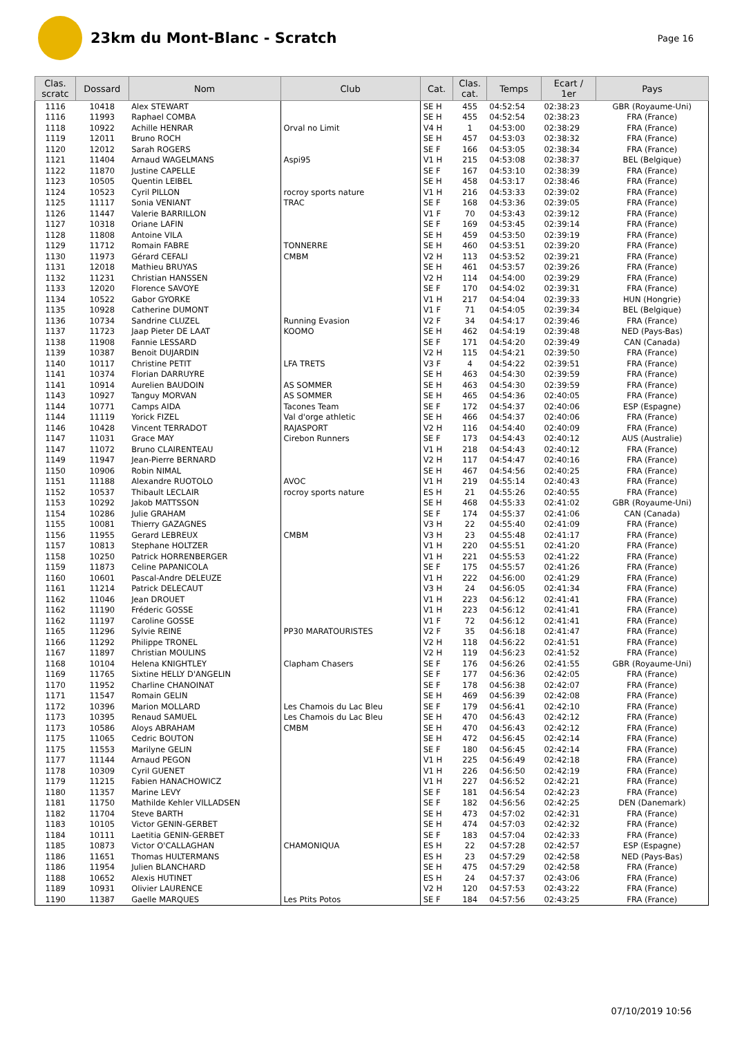23km du Mont-Blanc - Scratch
Page 16
| Clas. scratc | Dossard | Nom | Club | Cat. | Clas. cat. | Temps | Ecart / 1er | Pays |
| --- | --- | --- | --- | --- | --- | --- | --- | --- |
| 1116 | 10418 | Alex STEWART | | SE H | 455 | 04:52:54 | 02:38:23 | GBR (Royaume-Uni) |
| 1116 | 11993 | Raphael COMBA | | SE H | 455 | 04:52:54 | 02:38:23 | FRA (France) |
| 1118 | 10922 | Achille HENRAR | Orval no Limit | V4 H | 1 | 04:53:00 | 02:38:29 | FRA (France) |
| 1119 | 12011 | Bruno ROCH | | SE H | 457 | 04:53:03 | 02:38:32 | FRA (France) |
| 1120 | 12012 | Sarah ROGERS | | SE F | 166 | 04:53:05 | 02:38:34 | FRA (France) |
| 1121 | 11404 | Arnaud WAGELMANS | Aspi95 | V1 H | 215 | 04:53:08 | 02:38:37 | BEL (Belgique) |
| 1122 | 11870 | Justine CAPELLE | | SE F | 167 | 04:53:10 | 02:38:39 | FRA (France) |
| 1123 | 10505 | Quentin LEIBEL | | SE H | 458 | 04:53:17 | 02:38:46 | FRA (France) |
| 1124 | 10523 | Cyril PILLON | rocroy sports nature | V1 H | 216 | 04:53:33 | 02:39:02 | FRA (France) |
| 1125 | 11117 | Sonia VENIANT | TRAC | SE F | 168 | 04:53:36 | 02:39:05 | FRA (France) |
| 1126 | 11447 | Valerie BARRILLON | | V1 F | 70 | 04:53:43 | 02:39:12 | FRA (France) |
| 1127 | 10318 | Oriane LAFIN | | SE F | 169 | 04:53:45 | 02:39:14 | FRA (France) |
| 1128 | 11808 | Antoine VILA | | SE H | 459 | 04:53:50 | 02:39:19 | FRA (France) |
| 1129 | 11712 | Romain FABRE | TONNERRE | SE H | 460 | 04:53:51 | 02:39:20 | FRA (France) |
| 1130 | 11973 | Gérard CEFALI | CMBM | V2 H | 113 | 04:53:52 | 02:39:21 | FRA (France) |
| 1131 | 12018 | Mathieu BRUYAS | | SE H | 461 | 04:53:57 | 02:39:26 | FRA (France) |
| 1132 | 11231 | Christian HANSSEN | | V2 H | 114 | 04:54:00 | 02:39:29 | FRA (France) |
| 1133 | 12020 | Florence SAVOYE | | SE F | 170 | 04:54:02 | 02:39:31 | FRA (France) |
| 1134 | 10522 | Gabor GYORKE | | V1 H | 217 | 04:54:04 | 02:39:33 | HUN (Hongrie) |
| 1135 | 10928 | Catherine DUMONT | | V1 F | 71 | 04:54:05 | 02:39:34 | BEL (Belgique) |
| 1136 | 10734 | Sandrine CLUZEL | Running Evasion | V2 F | 34 | 04:54:17 | 02:39:46 | FRA (France) |
| 1137 | 11723 | Jaap Pieter DE LAAT | KOOMO | SE H | 462 | 04:54:19 | 02:39:48 | NED (Pays-Bas) |
| 1138 | 11908 | Fannie LESSARD | | SE F | 171 | 04:54:20 | 02:39:49 | CAN (Canada) |
| 1139 | 10387 | Benoit DUJARDIN | | V2 H | 115 | 04:54:21 | 02:39:50 | FRA (France) |
| 1140 | 10117 | Christine PETIT | LFA TRETS | V3 F | 4 | 04:54:22 | 02:39:51 | FRA (France) |
| 1141 | 10374 | Florian DARRUYRE | | SE H | 463 | 04:54:30 | 02:39:59 | FRA (France) |
| 1141 | 10914 | Aurelien BAUDOIN | AS SOMMER | SE H | 463 | 04:54:30 | 02:39:59 | FRA (France) |
| 1143 | 10927 | Tanguy MORVAN | AS SOMMER | SE H | 465 | 04:54:36 | 02:40:05 | FRA (France) |
| 1144 | 10771 | Camps AIDA | Tacones Team | SE F | 172 | 04:54:37 | 02:40:06 | ESP (Espagne) |
| 1144 | 11119 | Yorick FIZEL | Val d'orge athletic | SE H | 466 | 04:54:37 | 02:40:06 | FRA (France) |
| 1146 | 10428 | Vincent TERRADOT | RAJASPORT | V2 H | 116 | 04:54:40 | 02:40:09 | FRA (France) |
| 1147 | 11031 | Grace MAY | Cirebon Runners | SE F | 173 | 04:54:43 | 02:40:12 | AUS (Australie) |
| 1147 | 11072 | Bruno CLAIRENTEAU | | V1 H | 218 | 04:54:43 | 02:40:12 | FRA (France) |
| 1149 | 11947 | Jean-Pierre BERNARD | | V2 H | 117 | 04:54:47 | 02:40:16 | FRA (France) |
| 1150 | 10906 | Robin NIMAL | | SE H | 467 | 04:54:56 | 02:40:25 | FRA (France) |
| 1151 | 11188 | Alexandre RUOTOLO | AVOC | V1 H | 219 | 04:55:14 | 02:40:43 | FRA (France) |
| 1152 | 10537 | Thibault LECLAIR | rocroy sports nature | ES H | 21 | 04:55:26 | 02:40:55 | FRA (France) |
| 1153 | 10292 | Jakob MATTSSON | | SE H | 468 | 04:55:33 | 02:41:02 | GBR (Royaume-Uni) |
| 1154 | 10286 | Julie GRAHAM | | SE F | 174 | 04:55:37 | 02:41:06 | CAN (Canada) |
| 1155 | 10081 | Thierry GAZAGNES | | V3 H | 22 | 04:55:40 | 02:41:09 | FRA (France) |
| 1156 | 11955 | Gerard LEBREUX | CMBM | V3 H | 23 | 04:55:48 | 02:41:17 | FRA (France) |
| 1157 | 10813 | Stephane HOLTZER | | V1 H | 220 | 04:55:51 | 02:41:20 | FRA (France) |
| 1158 | 10250 | Patrick HORRENBERGER | | V1 H | 221 | 04:55:53 | 02:41:22 | FRA (France) |
| 1159 | 11873 | Celine PAPANICOLA | | SE F | 175 | 04:55:57 | 02:41:26 | FRA (France) |
| 1160 | 10601 | Pascal-Andre DELEUZE | | V1 H | 222 | 04:56:00 | 02:41:29 | FRA (France) |
| 1161 | 11214 | Patrick DELECAUT | | V3 H | 24 | 04:56:05 | 02:41:34 | FRA (France) |
| 1162 | 11046 | Jean DROUET | | V1 H | 223 | 04:56:12 | 02:41:41 | FRA (France) |
| 1162 | 11190 | Fréderic GOSSE | | V1 H | 223 | 04:56:12 | 02:41:41 | FRA (France) |
| 1162 | 11197 | Caroline GOSSE | | V1 F | 72 | 04:56:12 | 02:41:41 | FRA (France) |
| 1165 | 11296 | Sylvie REINE | PP30 MARATOURISTES | V2 F | 35 | 04:56:18 | 02:41:47 | FRA (France) |
| 1166 | 11292 | Philippe TRONEL | | V2 H | 118 | 04:56:22 | 02:41:51 | FRA (France) |
| 1167 | 11897 | Christian MOULINS | | V2 H | 119 | 04:56:23 | 02:41:52 | FRA (France) |
| 1168 | 10104 | Helena KNIGHTLEY | Clapham Chasers | SE F | 176 | 04:56:26 | 02:41:55 | GBR (Royaume-Uni) |
| 1169 | 11765 | Sixtine HELLY D'ANGELIN | | SE F | 177 | 04:56:36 | 02:42:05 | FRA (France) |
| 1170 | 11952 | Charline CHANOINAT | | SE F | 178 | 04:56:38 | 02:42:07 | FRA (France) |
| 1171 | 11547 | Romain GELIN | | SE H | 469 | 04:56:39 | 02:42:08 | FRA (France) |
| 1172 | 10396 | Marion MOLLARD | Les Chamois du Lac Bleu | SE F | 179 | 04:56:41 | 02:42:10 | FRA (France) |
| 1173 | 10395 | Renaud SAMUEL | Les Chamois du Lac Bleu | SE H | 470 | 04:56:43 | 02:42:12 | FRA (France) |
| 1173 | 10586 | Aloys ABRAHAM | CMBM | SE H | 470 | 04:56:43 | 02:42:12 | FRA (France) |
| 1175 | 11065 | Cedric BOUTON | | SE H | 472 | 04:56:45 | 02:42:14 | FRA (France) |
| 1175 | 11553 | Marilyne GELIN | | SE F | 180 | 04:56:45 | 02:42:14 | FRA (France) |
| 1177 | 11144 | Arnaud PEGON | | V1 H | 225 | 04:56:49 | 02:42:18 | FRA (France) |
| 1178 | 10309 | Cyril GUENET | | V1 H | 226 | 04:56:50 | 02:42:19 | FRA (France) |
| 1179 | 11215 | Fabien HANACHOWICZ | | V1 H | 227 | 04:56:52 | 02:42:21 | FRA (France) |
| 1180 | 11357 | Marine LEVY | | SE F | 181 | 04:56:54 | 02:42:23 | FRA (France) |
| 1181 | 11750 | Mathilde Kehler VILLADSEN | | SE F | 182 | 04:56:56 | 02:42:25 | DEN (Danemark) |
| 1182 | 11704 | Steve BARTH | | SE H | 473 | 04:57:02 | 02:42:31 | FRA (France) |
| 1183 | 10105 | Victor GENIN-GERBET | | SE H | 474 | 04:57:03 | 02:42:32 | FRA (France) |
| 1184 | 10111 | Laetitia GENIN-GERBET | | SE F | 183 | 04:57:04 | 02:42:33 | FRA (France) |
| 1185 | 10873 | Victor O'CALLAGHAN | CHAMONIQUA | ES H | 22 | 04:57:28 | 02:42:57 | ESP (Espagne) |
| 1186 | 11651 | Thomas HULTERMANS | | ES H | 23 | 04:57:29 | 02:42:58 | NED (Pays-Bas) |
| 1186 | 11954 | Julien BLANCHARD | | SE H | 475 | 04:57:29 | 02:42:58 | FRA (France) |
| 1188 | 10652 | Alexis HUTINET | | ES H | 24 | 04:57:37 | 02:43:06 | FRA (France) |
| 1189 | 10931 | Olivier LAURENCE | | V2 H | 120 | 04:57:53 | 02:43:22 | FRA (France) |
| 1190 | 11387 | Gaelle MARQUES | Les Ptits Potos | SE F | 184 | 04:57:56 | 02:43:25 | FRA (France) |
07/10/2019 10:56